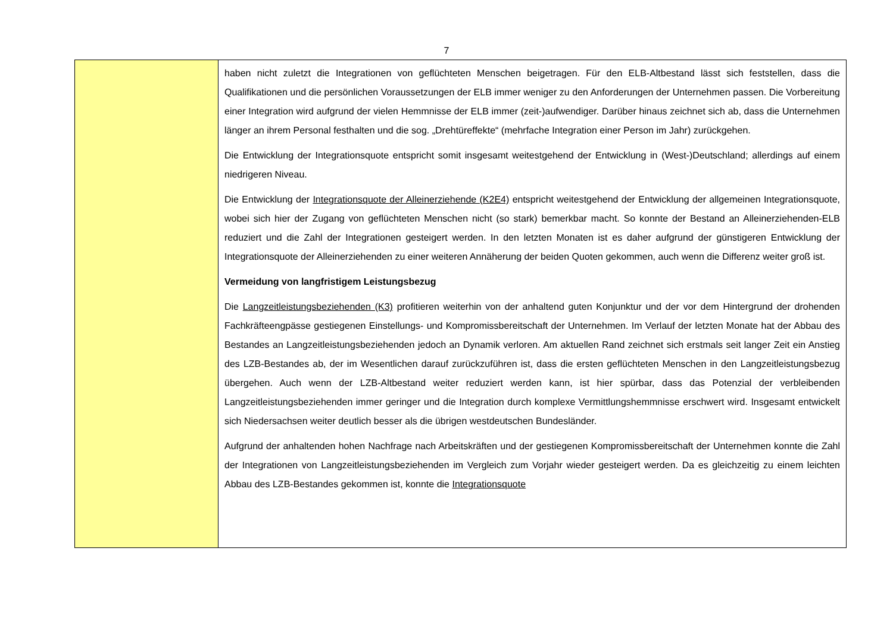7
| | haben nicht zuletzt die Integrationen von geflüchteten Menschen beigetragen. Für den ELB-Altbestand lässt sich feststellen, dass die Qualifikationen und die persönlichen Voraussetzungen der ELB immer weniger zu den Anforderungen der Unternehmen passen. Die Vorbereitung einer Integration wird aufgrund der vielen Hemmnisse der ELB immer (zeit-)aufwendiger. Darüber hinaus zeichnet sich ab, dass die Unternehmen länger an ihrem Personal festhalten und die sog. „Drehtüreffekte“ (mehrfache Integration einer Person im Jahr) zurückgehen. Die Entwicklung der Integrationsquote entspricht somit insgesamt weitestgehend der Entwicklung in (West-)Deutschland; allerdings auf einem niedrigeren Niveau. Die Entwicklung der Integrationsquote der Alleinerziehende (K2E4) entspricht weitestgehend der Entwicklung der allgemeinen Integrationsquote, wobei sich hier der Zugang von geflüchteten Menschen nicht (so stark) bemerkbar macht. So konnte der Bestand an Alleinerziehenden-ELB reduziert und die Zahl der Integrationen gesteigert werden. In den letzten Monaten ist es daher aufgrund der günstigeren Entwicklung der Integrationsquote der Alleinerziehenden zu einer weiteren Annäherung der beiden Quoten gekommen, auch wenn die Differenz weiter groß ist. Vermeidung von langfristigem Leistungsbezug Die Langzeitleistungsbeziehenden (K3) profitieren weiterhin von der anhaltend guten Konjunktur und der vor dem Hintergrund der drohenden Fachkräfteengpässe gestiegenen Einstellungs- und Kompromissbereitschaft der Unternehmen. Im Verlauf der letzten Monate hat der Abbau des Bestandes an Langzeitleistungsbeziehenden jedoch an Dynamik verloren. Am aktuellen Rand zeichnet sich erstmals seit langer Zeit ein Anstieg des LZB-Bestandes ab, der im Wesentlichen darauf zurückzuführen ist, dass die ersten geflüchteten Menschen in den Langzeitleistungsbezug übergehen. Auch wenn der LZB-Altbestand weiter reduziert werden kann, ist hier spürbar, dass das Potenzial der verbleibenden Langzeitleistungsbeziehenden immer geringer und die Integration durch komplexe Vermittlungshemmnisse erschwert wird. Insgesamt entwickelt sich Niedersachsen weiter deutlich besser als die übrigen westdeutschen Bundesländer. Aufgrund der anhaltenden hohen Nachfrage nach Arbeitskräften und der gestiegenen Kompromissbereitschaft der Unternehmen konnte die Zahl der Integrationen von Langzeitleistungsbeziehenden im Vergleich zum Vorjahr wieder gesteigert werden. Da es gleichzeitig zu einem leichten Abbau des LZB-Bestandes gekommen ist, konnte die Integrationsquote |